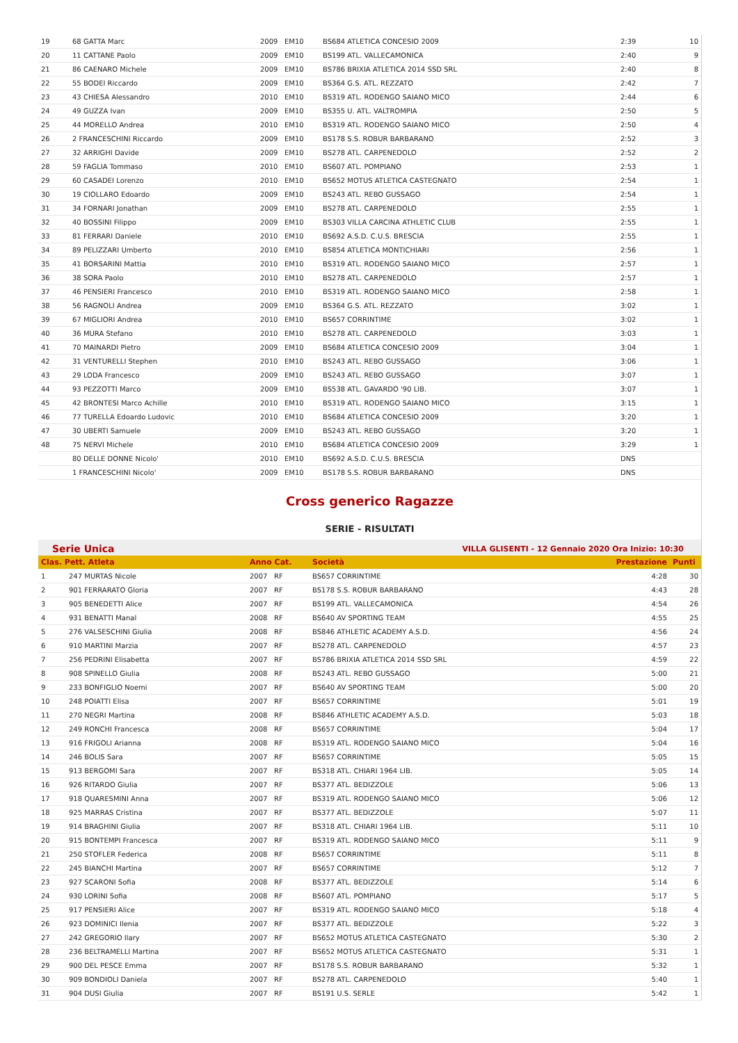| 19 | 68 GATTA Marc | 2009 | EM10 | BS684 ATLETICA CONCESIO 2009 | 2:39 | 10 |
| 20 | 11 CATTANE Paolo | 2009 | EM10 | BS199 ATL. VALLECAMONICA | 2:40 | 9 |
| 21 | 86 CAENARO Michele | 2009 | EM10 | BS786 BRIXIA ATLETICA 2014 SSD SRL | 2:40 | 8 |
| 22 | 55 BODEI Riccardo | 2009 | EM10 | BS364 G.S. ATL. REZZATO | 2:42 | 7 |
| 23 | 43 CHIESA Alessandro | 2010 | EM10 | BS319 ATL. RODENGO SAIANO MICO | 2:44 | 6 |
| 24 | 49 GUZZA Ivan | 2009 | EM10 | BS355 U. ATL. VALTROMPIA | 2:50 | 5 |
| 25 | 44 MORELLO Andrea | 2010 | EM10 | BS319 ATL. RODENGO SAIANO MICO | 2:50 | 4 |
| 26 | 2 FRANCESCHINI Riccardo | 2009 | EM10 | BS178 S.S. ROBUR BARBARANO | 2:52 | 3 |
| 27 | 32 ARRIGHI Davide | 2009 | EM10 | BS278 ATL. CARPENEDOLO | 2:52 | 2 |
| 28 | 59 FAGLIA Tommaso | 2010 | EM10 | BS607 ATL. POMPIANO | 2:53 | 1 |
| 29 | 60 CASADEI Lorenzo | 2010 | EM10 | BS652 MOTUS ATLETICA CASTEGNATO | 2:54 | 1 |
| 30 | 19 CIOLLARO Edoardo | 2009 | EM10 | BS243 ATL. REBO GUSSAGO | 2:54 | 1 |
| 31 | 34 FORNARI Jonathan | 2009 | EM10 | BS278 ATL. CARPENEDOLO | 2:55 | 1 |
| 32 | 40 BOSSINI Filippo | 2009 | EM10 | BS303 VILLA CARCINA ATHLETIC CLUB | 2:55 | 1 |
| 33 | 81 FERRARI Daniele | 2010 | EM10 | BS692 A.S.D. C.U.S. BRESCIA | 2:55 | 1 |
| 34 | 89 PELIZZARI Umberto | 2010 | EM10 | BS854 ATLETICA MONTICHIARI | 2:56 | 1 |
| 35 | 41 BORSARINI Mattia | 2010 | EM10 | BS319 ATL. RODENGO SAIANO MICO | 2:57 | 1 |
| 36 | 38 SORA Paolo | 2010 | EM10 | BS278 ATL. CARPENEDOLO | 2:57 | 1 |
| 37 | 46 PENSIERI Francesco | 2010 | EM10 | BS319 ATL. RODENGO SAIANO MICO | 2:58 | 1 |
| 38 | 56 RAGNOLI Andrea | 2009 | EM10 | BS364 G.S. ATL. REZZATO | 3:02 | 1 |
| 39 | 67 MIGLIORI Andrea | 2010 | EM10 | BS657 CORRINTIME | 3:02 | 1 |
| 40 | 36 MURA Stefano | 2010 | EM10 | BS278 ATL. CARPENEDOLO | 3:03 | 1 |
| 41 | 70 MAINARDI Pietro | 2009 | EM10 | BS684 ATLETICA CONCESIO 2009 | 3:04 | 1 |
| 42 | 31 VENTURELLI Stephen | 2010 | EM10 | BS243 ATL. REBO GUSSAGO | 3:06 | 1 |
| 43 | 29 LODA Francesco | 2009 | EM10 | BS243 ATL. REBO GUSSAGO | 3:07 | 1 |
| 44 | 93 PEZZOTTI Marco | 2009 | EM10 | BS538 ATL. GAVARDO '90 LIB. | 3:07 | 1 |
| 45 | 42 BRONTESI Marco Achille | 2010 | EM10 | BS319 ATL. RODENGO SAIANO MICO | 3:15 | 1 |
| 46 | 77 TURELLA Edoardo Ludovic | 2010 | EM10 | BS684 ATLETICA CONCESIO 2009 | 3:20 | 1 |
| 47 | 30 UBERTI Samuele | 2009 | EM10 | BS243 ATL. REBO GUSSAGO | 3:20 | 1 |
| 48 | 75 NERVI Michele | 2010 | EM10 | BS684 ATLETICA CONCESIO 2009 | 3:29 | 1 |
| | 80 DELLE DONNE Nicolo' | 2010 | EM10 | BS692 A.S.D. C.U.S. BRESCIA | DNS | |
| | 1 FRANCESCHINI Nicolo' | 2009 | EM10 | BS178 S.S. ROBUR BARBARANO | DNS | |
Cross generico Ragazze
SERIE - RISULTATI
Serie Unica VILLA GLISENTI - 12 Gennaio 2020 Ora Inizio: 10:30
| Clas. Pett. Atleta | | Anno Cat. | | Società | Prestazione | Punti |
| --- | --- | --- | --- | --- | --- | --- |
| 1 | 247 MURTAS Nicole | 2007 | RF | BS657 CORRINTIME | 4:28 | 30 |
| 2 | 901 FERRARATO Gloria | 2007 | RF | BS178 S.S. ROBUR BARBARANO | 4:43 | 28 |
| 3 | 905 BENEDETTI Alice | 2007 | RF | BS199 ATL. VALLECAMONICA | 4:54 | 26 |
| 4 | 931 BENATTI Manal | 2008 | RF | BS640 AV SPORTING TEAM | 4:55 | 25 |
| 5 | 276 VALSESCHINI Giulia | 2008 | RF | BS846 ATHLETIC ACADEMY A.S.D. | 4:56 | 24 |
| 6 | 910 MARTINI Marzia | 2007 | RF | BS278 ATL. CARPENEDOLO | 4:57 | 23 |
| 7 | 256 PEDRINI Elisabetta | 2007 | RF | BS786 BRIXIA ATLETICA 2014 SSD SRL | 4:59 | 22 |
| 8 | 908 SPINELLO Giulia | 2008 | RF | BS243 ATL. REBO GUSSAGO | 5:00 | 21 |
| 9 | 233 BONFIGLIO Noemi | 2007 | RF | BS640 AV SPORTING TEAM | 5:00 | 20 |
| 10 | 248 POIATTI Elisa | 2007 | RF | BS657 CORRINTIME | 5:01 | 19 |
| 11 | 270 NEGRI Martina | 2008 | RF | BS846 ATHLETIC ACADEMY A.S.D. | 5:03 | 18 |
| 12 | 249 RONCHI Francesca | 2008 | RF | BS657 CORRINTIME | 5:04 | 17 |
| 13 | 916 FRIGOLI Arianna | 2008 | RF | BS319 ATL. RODENGO SAIANO MICO | 5:04 | 16 |
| 14 | 246 BOLIS Sara | 2007 | RF | BS657 CORRINTIME | 5:05 | 15 |
| 15 | 913 BERGOMI Sara | 2007 | RF | BS318 ATL. CHIARI 1964 LIB. | 5:05 | 14 |
| 16 | 926 RITARDO Giulia | 2007 | RF | BS377 ATL. BEDIZZOLE | 5:06 | 13 |
| 17 | 918 QUARESMINI Anna | 2007 | RF | BS319 ATL. RODENGO SAIANO MICO | 5:06 | 12 |
| 18 | 925 MARRAS Cristina | 2007 | RF | BS377 ATL. BEDIZZOLE | 5:07 | 11 |
| 19 | 914 BRAGHINI Giulia | 2007 | RF | BS318 ATL. CHIARI 1964 LIB. | 5:11 | 10 |
| 20 | 915 BONTEMPI Francesca | 2007 | RF | BS319 ATL. RODENGO SAIANO MICO | 5:11 | 9 |
| 21 | 250 STOFLER Federica | 2008 | RF | BS657 CORRINTIME | 5:11 | 8 |
| 22 | 245 BIANCHI Martina | 2007 | RF | BS657 CORRINTIME | 5:12 | 7 |
| 23 | 927 SCARONI Sofia | 2008 | RF | BS377 ATL. BEDIZZOLE | 5:14 | 6 |
| 24 | 930 LORINI Sofia | 2008 | RF | BS607 ATL. POMPIANO | 5:17 | 5 |
| 25 | 917 PENSIERI Alice | 2007 | RF | BS319 ATL. RODENGO SAIANO MICO | 5:18 | 4 |
| 26 | 923 DOMINICI Ilenia | 2007 | RF | BS377 ATL. BEDIZZOLE | 5:22 | 3 |
| 27 | 242 GREGORIO Ilary | 2007 | RF | BS652 MOTUS ATLETICA CASTEGNATO | 5:30 | 2 |
| 28 | 236 BELTRAMELLI Martina | 2007 | RF | BS652 MOTUS ATLETICA CASTEGNATO | 5:31 | 1 |
| 29 | 900 DEL PESCE Emma | 2007 | RF | BS178 S.S. ROBUR BARBARANO | 5:32 | 1 |
| 30 | 909 BONDIOLI Daniela | 2007 | RF | BS278 ATL. CARPENEDOLO | 5:40 | 1 |
| 31 | 904 DUSI Giulia | 2007 | RF | BS191 U.S. SERLE | 5:42 | 1 |